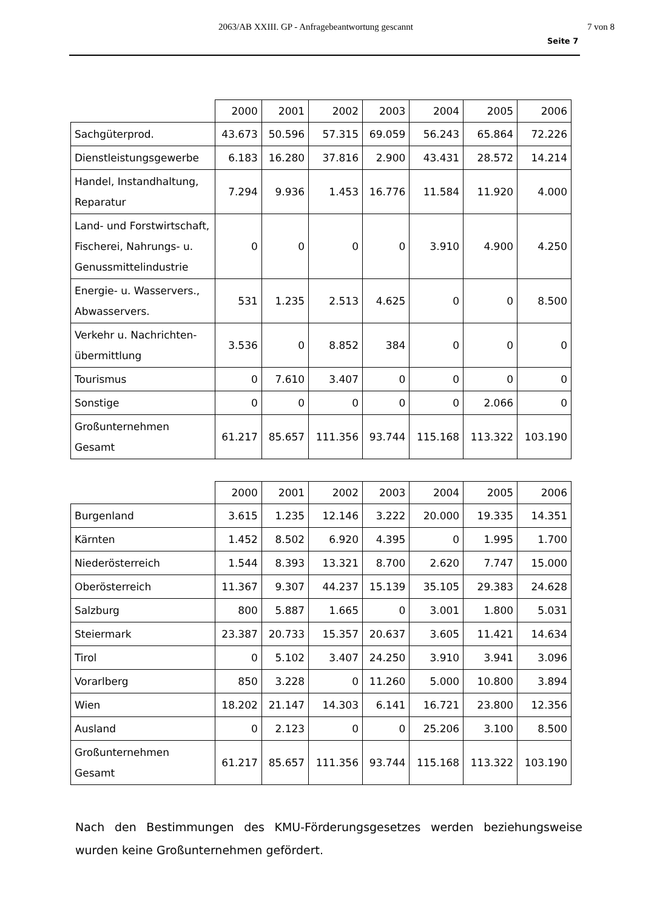2063/AB XXIII. GP - Anfragebeantwortung gescannt 7 von 8
Seite 7
| | 2000 | 2001 | 2002 | 2003 | 2004 | 2005 | 2006 |
| --- | --- | --- | --- | --- | --- | --- | --- |
| Sachgüterprod. | 43.673 | 50.596 | 57.315 | 69.059 | 56.243 | 65.864 | 72.226 |
| Dienstleistungsgewerbe | 6.183 | 16.280 | 37.816 | 2.900 | 43.431 | 28.572 | 14.214 |
| Handel, Instandhaltung, Reparatur | 7.294 | 9.936 | 1.453 | 16.776 | 11.584 | 11.920 | 4.000 |
| Land- und Forstwirtschaft, Fischerei, Nahrungs- u. Genussmittelindustrie | 0 | 0 | 0 | 0 | 3.910 | 4.900 | 4.250 |
| Energie- u. Wasservers., Abwasservers. | 531 | 1.235 | 2.513 | 4.625 | 0 | 0 | 8.500 |
| Verkehr u. Nachrichten-übermittlung | 3.536 | 0 | 8.852 | 384 | 0 | 0 | 0 |
| Tourismus | 0 | 7.610 | 3.407 | 0 | 0 | 0 | 0 |
| Sonstige | 0 | 0 | 0 | 0 | 0 | 2.066 | 0 |
| Großunternehmen Gesamt | 61.217 | 85.657 | 111.356 | 93.744 | 115.168 | 113.322 | 103.190 |
| | 2000 | 2001 | 2002 | 2003 | 2004 | 2005 | 2006 |
| --- | --- | --- | --- | --- | --- | --- | --- |
| Burgenland | 3.615 | 1.235 | 12.146 | 3.222 | 20.000 | 19.335 | 14.351 |
| Kärnten | 1.452 | 8.502 | 6.920 | 4.395 | 0 | 1.995 | 1.700 |
| Niederösterreich | 1.544 | 8.393 | 13.321 | 8.700 | 2.620 | 7.747 | 15.000 |
| Oberösterreich | 11.367 | 9.307 | 44.237 | 15.139 | 35.105 | 29.383 | 24.628 |
| Salzburg | 800 | 5.887 | 1.665 | 0 | 3.001 | 1.800 | 5.031 |
| Steiermark | 23.387 | 20.733 | 15.357 | 20.637 | 3.605 | 11.421 | 14.634 |
| Tirol | 0 | 5.102 | 3.407 | 24.250 | 3.910 | 3.941 | 3.096 |
| Vorarlberg | 850 | 3.228 | 0 | 11.260 | 5.000 | 10.800 | 3.894 |
| Wien | 18.202 | 21.147 | 14.303 | 6.141 | 16.721 | 23.800 | 12.356 |
| Ausland | 0 | 2.123 | 0 | 0 | 25.206 | 3.100 | 8.500 |
| Großunternehmen Gesamt | 61.217 | 85.657 | 111.356 | 93.744 | 115.168 | 113.322 | 103.190 |
Nach den Bestimmungen des KMU-Förderungsgesetzes werden beziehungsweise wurden keine Großunternehmen gefördert.